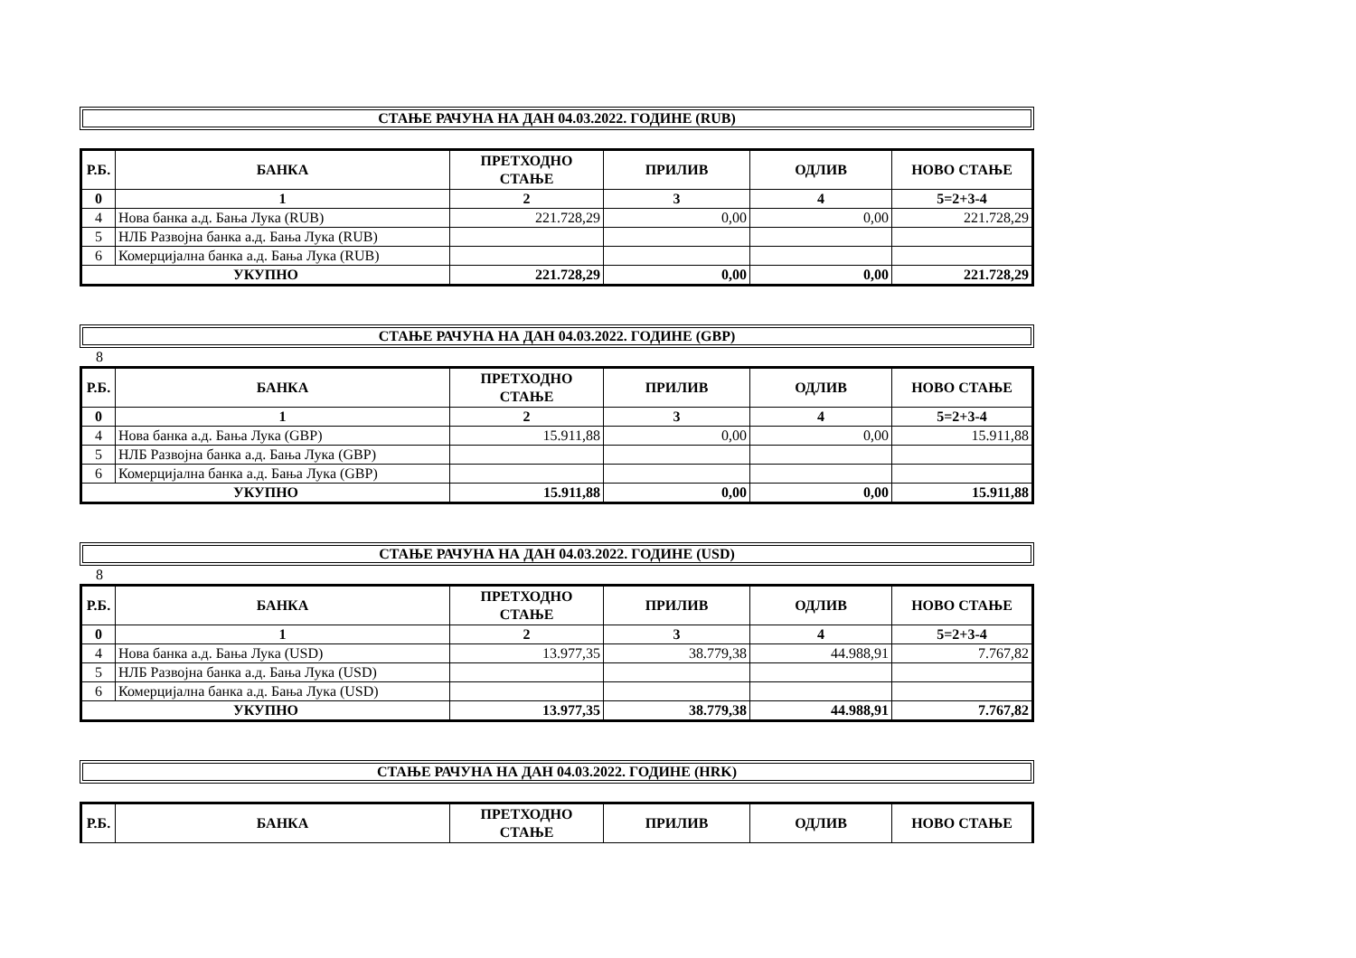СТАЊЕ РАЧУНА НА ДАН 04.03.2022. ГОДИНЕ (RUB)
| Р.Б. | БАНКА | ПРЕТХОДНО СТАЊЕ | ПРИЛИВ | ОДЛИВ | НОВО СТАЊЕ |
| --- | --- | --- | --- | --- | --- |
| 0 | 1 | 2 | 3 | 4 | 5=2+3-4 |
| 4 | Нова банка а.д. Бања Лука (RUB) | 221.728,29 | 0,00 | 0,00 | 221.728,29 |
| 5 | НЛБ Развојна банка а.д. Бања Лука (RUB) | | | | |
| 6 | Комерцијална банка а.д. Бања Лука (RUB) | | | | |
| УКУПНО | | 221.728,29 | 0,00 | 0,00 | 221.728,29 |
СТАЊЕ РАЧУНА НА ДАН 04.03.2022. ГОДИНЕ (GBP)
8
| Р.Б. | БАНКА | ПРЕТХОДНО СТАЊЕ | ПРИЛИВ | ОДЛИВ | НОВО СТАЊЕ |
| --- | --- | --- | --- | --- | --- |
| 0 | 1 | 2 | 3 | 4 | 5=2+3-4 |
| 4 | Нова банка а.д. Бања Лука (GBP) | 15.911,88 | 0,00 | 0,00 | 15.911,88 |
| 5 | НЛБ Развојна банка а.д. Бања Лука (GBP) | | | | |
| 6 | Комерцијална банка а.д. Бања Лука (GBP) | | | | |
| УКУПНО | | 15.911,88 | 0,00 | 0,00 | 15.911,88 |
СТАЊЕ РАЧУНА НА ДАН 04.03.2022. ГОДИНЕ (USD)
8
| Р.Б. | БАНКА | ПРЕТХОДНО СТАЊЕ | ПРИЛИВ | ОДЛИВ | НОВО СТАЊЕ |
| --- | --- | --- | --- | --- | --- |
| 0 | 1 | 2 | 3 | 4 | 5=2+3-4 |
| 4 | Нова банка а.д. Бања Лука (USD) | 13.977,35 | 38.779,38 | 44.988,91 | 7.767,82 |
| 5 | НЛБ Развојна банка а.д. Бања Лука (USD) | | | | |
| 6 | Комерцијална банка а.д. Бања Лука (USD) | | | | |
| УКУПНО | | 13.977,35 | 38.779,38 | 44.988,91 | 7.767,82 |
СТАЊЕ РАЧУНА НА ДАН 04.03.2022. ГОДИНЕ (HRK)
| Р.Б. | БАНКА | ПРЕТХОДНО СТАЊЕ | ПРИЛИВ | ОДЛИВ | НОВО СТАЊЕ |
| --- | --- | --- | --- | --- | --- |